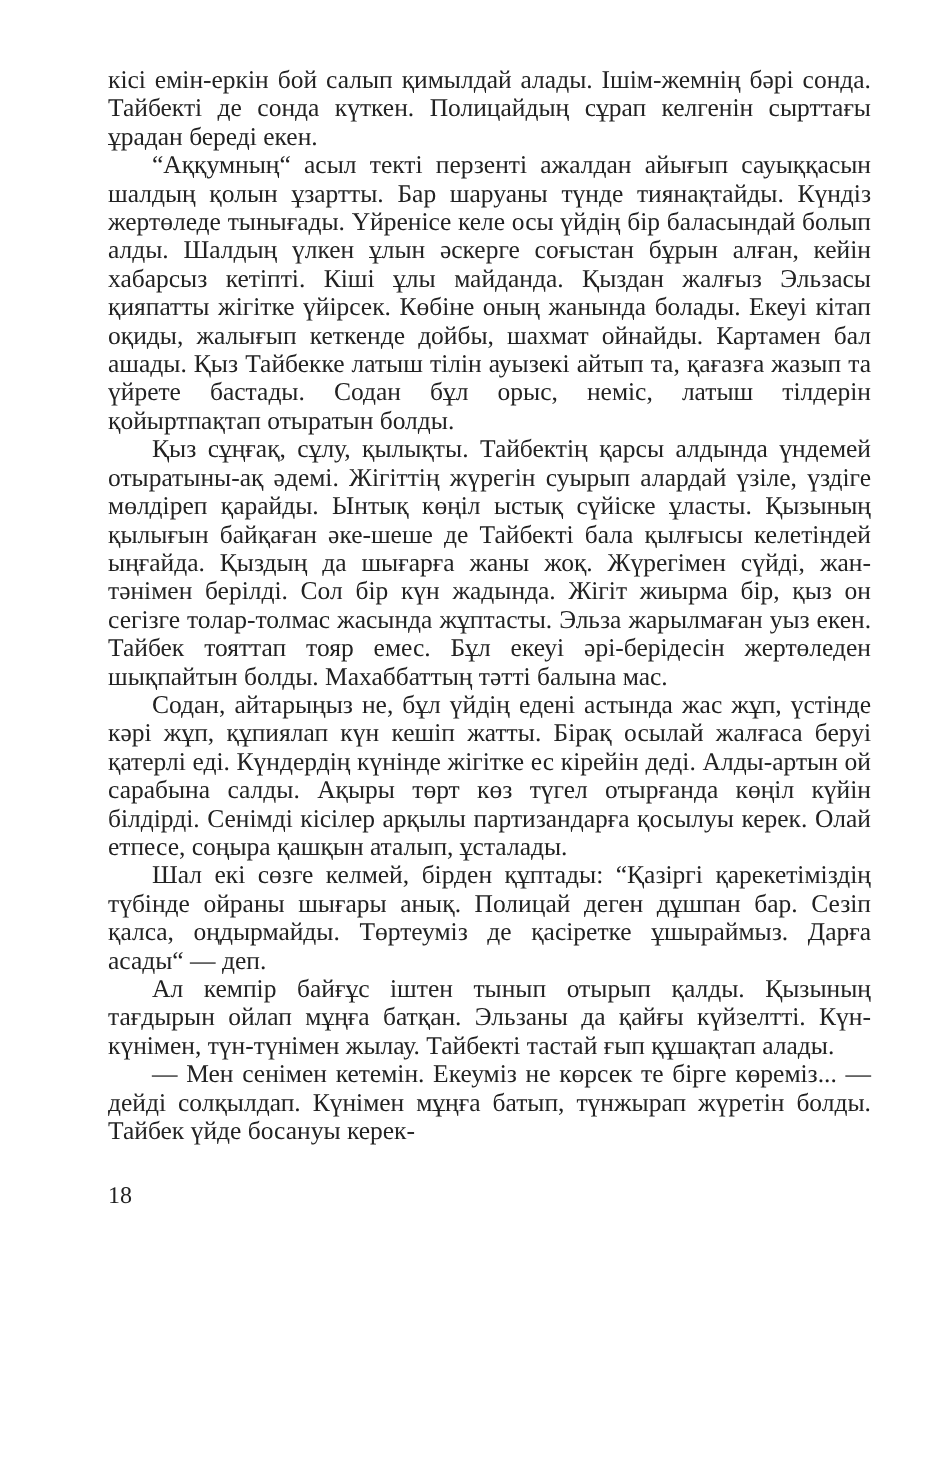кісі емін-еркін бой салып қимылдай алады. Ішім-жемнің бәрі сонда. Тайбекті де сонда күткен. Полицайдың сұрап келгенін сырттағы ұрадан береді екен.
“Аққумның“ асыл текті перзенті ажалдан айығып сауыққасын шалдың қолын ұзартты. Бар шаруаны түнде тиянақтайды. Күндіз жертөледе тынығады. Үйреніce келе осы үйдің бір баласындай болып алды. Шалдың үлкен ұлын әскерге соғыстан бұрын алған, кейін хабарсыз кетіпті. Кіші ұлы майданда. Қыздан жалғыз Эльзасы қияпатты жігітке үйірсек. Көбіне оның жанында болады. Екеуі кітап оқиды, жалығып кеткенде дойбы, шахмат ойнайды. Картамен бал ашады. Қыз Тайбекке латыш тілін ауызекі айтып та, қағазға жазып та үйрете бастады. Содан бұл орыс, неміс, латыш тілдерін қойыртпақтап отыратын болды.
Қыз сұңғақ, сұлу, қылықты. Тайбектің қарсы алдында үндемей отыратыны-ақ әдемі. Жігіттің жүрегін суырып алардай үзіле, үздіге мөлдіреп қарайды. Ынтық көңіл ыстық сүйіске ұласты. Қызының қылығын байқаған әке-шеше де Тайбекті бала қылғысы келетіндей ыңғайда. Қыздың да шығарға жаны жоқ. Жүрегімен сүйді, жан-тәнімен берілді. Сол бір күн жадында. Жігіт жиырма бір, қыз он сегізге толар-толмас жасында жұптасты. Эльза жарылмаған уыз екен. Тайбек тояттап тояр емес. Бұл екеуі әрі-берідесін жертөледен шықпайтын болды. Махаббаттың тәтті балына мас.
Содан, айтарыңыз не, бұл үйдің едені астында жас жұп, үстінде кәрі жұп, құпиялап күн кешіп жатты. Бірақ осылай жалғаса беруі қатерлі еді. Күндердің күнінде жігітке ес кірейін деді. Алды-артын ой сарабына салды. Ақыры төрт көз түгел отырғанда көңіл күйін білдірді. Сенімді кісілер арқылы партизандарға қосылуы керек. Олай етпесе, соңыра қашқын аталып, ұсталады.
Шал екі сөзге келмей, бірден құптады: “Қазіргі қарекетіміздің түбінде ойраны шығары анық. Полицай деген дұшпан бар. Сезіп қалса, оңдырмайды. Төртеуміз де қасіретке ұшыраймыз. Дарға асады“ — деп.
Ал кемпір байғұс іштен тынып отырып қалды. Қызының тағдырын ойлап мұңға батқан. Эльзаны да қайғы күйзелтті. Күн-күнімен, түн-түнімен жылау. Тайбекті тастай ғып құшақтап алады.
— Мен сенімен кетемін. Екеуміз не көрсек те бірге көреміз... — дейді солқылдап. Күнімен мұңға батып, түнжырап жүретін болды. Тайбек үйде босануы керек-
18